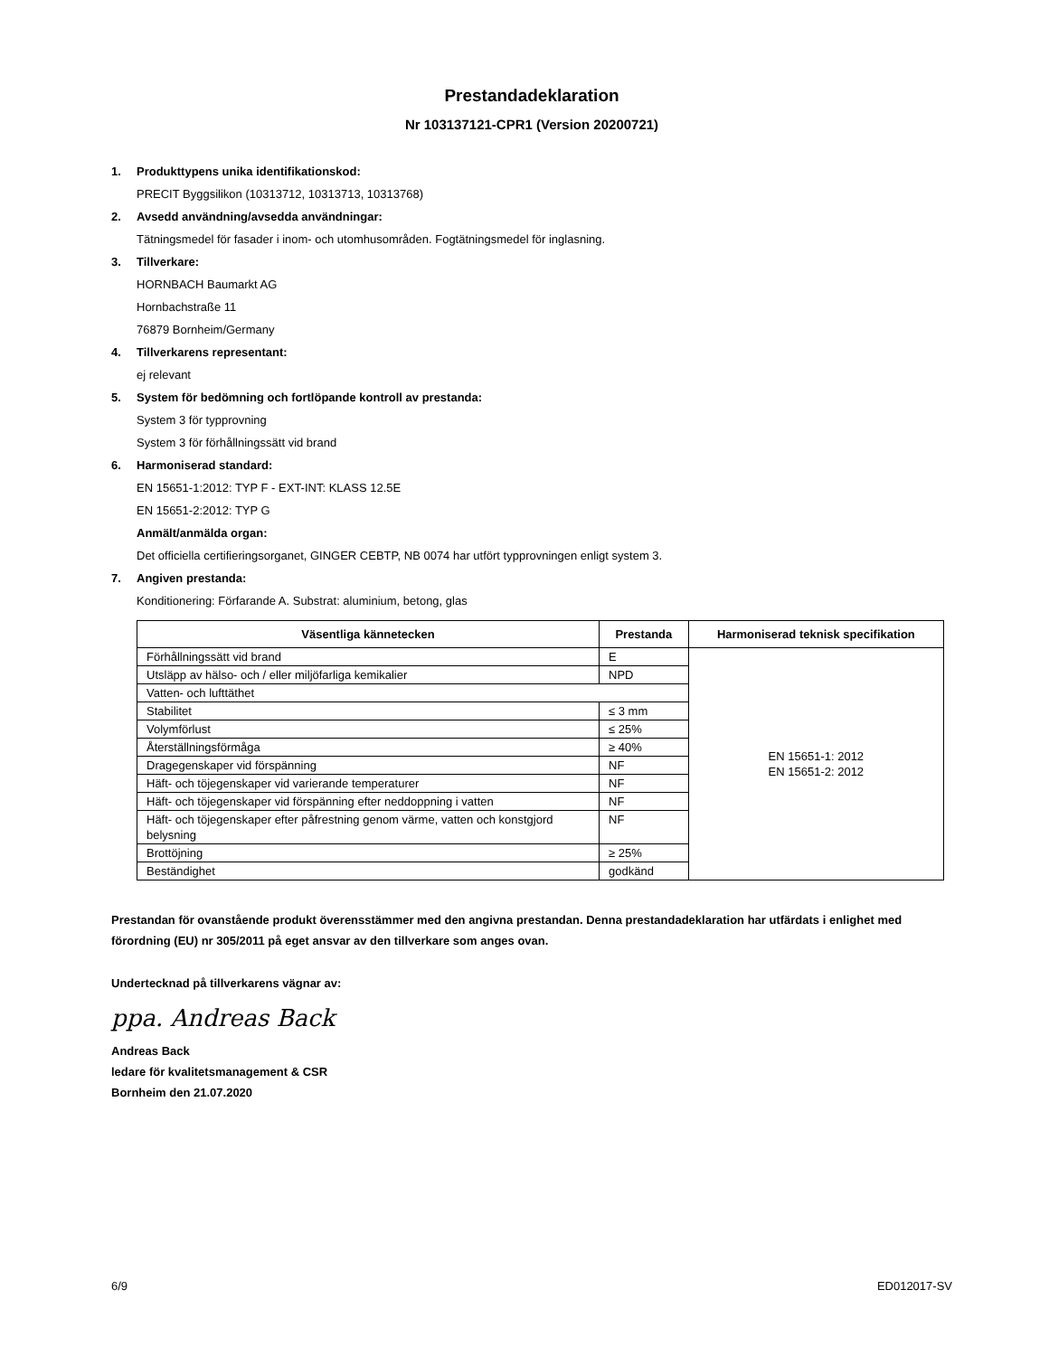Prestandadeklaration
Nr 103137121-CPR1 (Version 20200721)
1. Produkttypens unika identifikationskod:
PRECIT Byggsilikon (10313712, 10313713, 10313768)
2. Avsedd användning/avsedda användningar:
Tätningsmedel för fasader i inom- och utomhusområden. Fogtätningsmedel för inglasning.
3. Tillverkare:
HORNBACH Baumarkt AG
Hornbachstraße 11
76879 Bornheim/Germany
4. Tillverkarens representant:
ej relevant
5. System för bedömning och fortlöpande kontroll av prestanda:
System 3 för typprovning
System 3 för förhållningssätt vid brand
6. Harmoniserad standard:
EN 15651-1:2012: TYP F - EXT-INT: KLASS 12.5E
EN 15651-2:2012: TYP G
Anmält/anmälda organ:
Det officiella certifieringsorganet, GINGER CEBTP, NB 0074 har utfört typprovningen enligt system 3.
7. Angiven prestanda:
Konditionering: Förfarande A. Substrat: aluminium, betong, glas
| Väsentliga kännetecken | Prestanda | Harmoniserad teknisk specifikation |
| --- | --- | --- |
| Förhållningssätt vid brand | E | EN 15651-1: 2012 EN 15651-2: 2012 |
| Utsläpp av hälso- och / eller miljöfarliga kemikalier | NPD | |
| Vatten- och lufttäthet | | |
| Stabilitet | ≤ 3 mm | |
| Volymförlust | ≤ 25% | |
| Återställningsförmåga | ≥ 40% | |
| Dragegenskaper vid förspänning | NF | |
| Häft- och töjegenskaper vid varierande temperaturer | NF | |
| Häft- och töjegenskaper vid förspänning efter neddoppning i vatten | NF | |
| Häft- och töjegenskaper efter påfrestning genom värme, vatten och konstgjord belysning | NF | |
| Brottöjning | ≥ 25% | |
| Beständighet | godkänd | |
Prestandan för ovanstående produkt överensstämmer med den angivna prestandan. Denna prestandadeklaration har utfärdats i enlighet med förordning (EU) nr 305/2011 på eget ansvar av den tillverkare som anges ovan.
Undertecknad på tillverkarens vägnar av:
ppa. Andreas Back
Andreas Back
ledare för kvalitetsmanagement & CSR
Bornheim den 21.07.2020
6/9 ED012017-SV